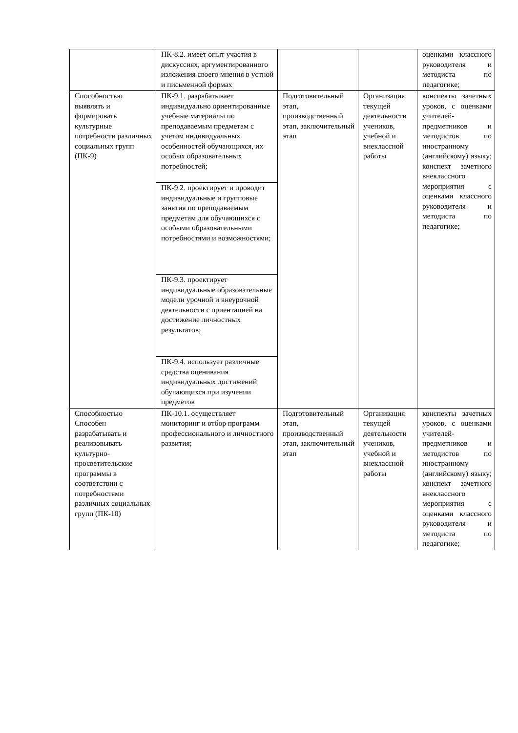| | ПК-8.2. имеет опыт участия в дискуссиях, аргументированного изложения своего мнения в устной и письменной формах | | | оценками классного руководителя и методиста по педагогике; |
| Способностью выявлять и формировать культурные потребности различных социальных групп (ПК-9) | ПК-9.1. разрабатывает индивидуально ориентированные учебные материалы по преподаваемым предметам с учетом индивидуальных особенностей обучающихся, их особых образовательных потребностей; | Подготовительный этап, производственный этап, заключительный этап | Организация текущей деятельности учеников, учебной и внеклассной работы | конспекты зачетных уроков, с оценками учителей-предметников и методистов по иностранному (английскому) языку; конспект зачетного внеклассного мероприятия с оценками классного руководителя и методиста по педагогике; |
| | ПК-9.2. проектирует и проводит индивидуальные и групповые занятия по преподаваемым предметам для обучающихся с особыми образовательными потребностями и возможностями; | | | |
| | ПК-9.3. проектирует индивидуальные образовательные модели урочной и внеурочной деятельности с ориентацией на достижение личностных результатов; | | | |
| | ПК-9.4. использует различные средства оценивания индивидуальных достижений обучающихся при изучении предметов | | | |
| Способностью Способен разрабатывать и реализовывать культурно-просветительские программы в соответствии с потребностями различных социальных групп (ПК-10) | ПК-10.1. осуществляет мониторинг и отбор программ профессионального и личностного развития; | Подготовительный этап, производственный этап, заключительный этап | Организация текущей деятельности учеников, учебной и внеклассной работы | конспекты зачетных уроков, с оценками учителей-предметников и методистов по иностранному (английскому) языку; конспект зачетного внеклассного мероприятия с оценками классного руководителя и методиста по педагогике; |